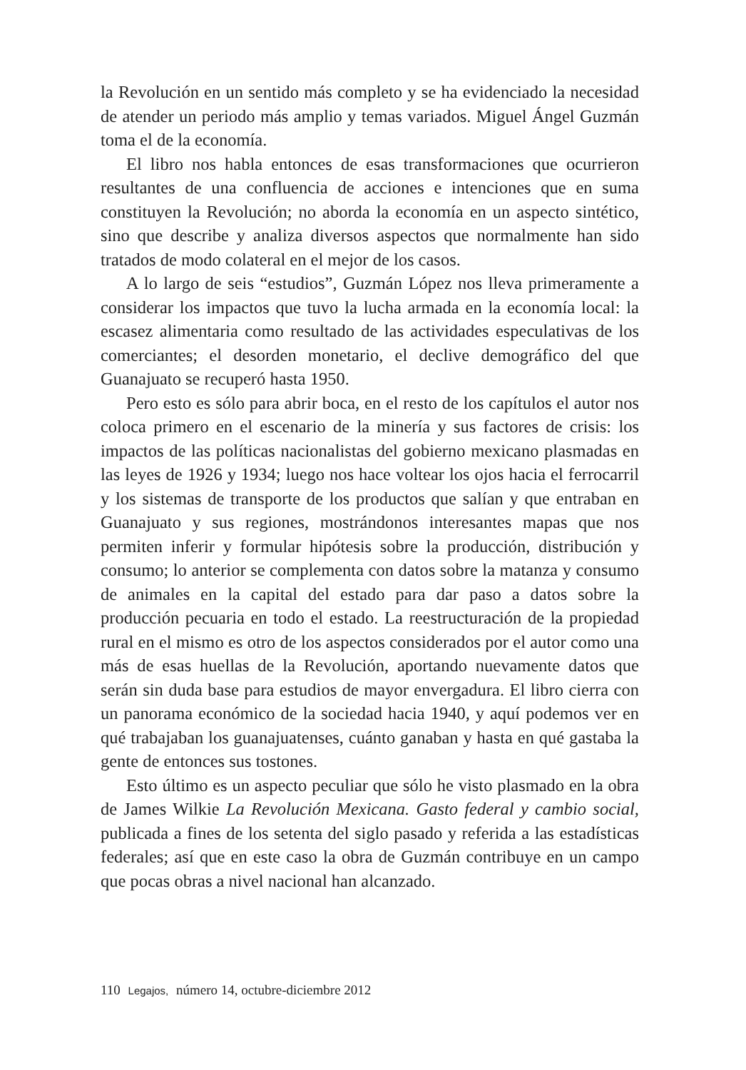la Revolución en un sentido más completo y se ha evidenciado la necesidad de atender un periodo más amplio y temas variados. Miguel Ángel Guzmán toma el de la economía.
El libro nos habla entonces de esas transformaciones que ocurrieron resultantes de una confluencia de acciones e intenciones que en suma constituyen la Revolución; no aborda la economía en un aspecto sintético, sino que describe y analiza diversos aspectos que normalmente han sido tratados de modo colateral en el mejor de los casos.
A lo largo de seis “estudios”, Guzmán López nos lleva primeramente a considerar los impactos que tuvo la lucha armada en la economía local: la escasez alimentaria como resultado de las actividades especulativas de los comerciantes; el desorden monetario, el declive demográfico del que Guanajuato se recuperó hasta 1950.
Pero esto es sólo para abrir boca, en el resto de los capítulos el autor nos coloca primero en el escenario de la minería y sus factores de crisis: los impactos de las políticas nacionalistas del gobierno mexicano plasmadas en las leyes de 1926 y 1934; luego nos hace voltear los ojos hacia el ferrocarril y los sistemas de transporte de los productos que salían y que entraban en Guanajuato y sus regiones, mostrándonos interesantes mapas que nos permiten inferir y formular hipótesis sobre la producción, distribución y consumo; lo anterior se complementa con datos sobre la matanza y consumo de animales en la capital del estado para dar paso a datos sobre la producción pecuaria en todo el estado. La reestructuración de la propiedad rural en el mismo es otro de los aspectos considerados por el autor como una más de esas huellas de la Revolución, aportando nuevamente datos que serán sin duda base para estudios de mayor envergadura. El libro cierra con un panorama económico de la sociedad hacia 1940, y aquí podemos ver en qué trabajaban los guanajuatenses, cuánto ganaban y hasta en qué gastaba la gente de entonces sus tostones.
Esto último es un aspecto peculiar que sólo he visto plasmado en la obra de James Wilkie La Revolución Mexicana. Gasto federal y cambio social, publicada a fines de los setenta del siglo pasado y referida a las estadísticas federales; así que en este caso la obra de Guzmán contribuye en un campo que pocas obras a nivel nacional han alcanzado.
110 Legajos, número 14, octubre-diciembre 2012